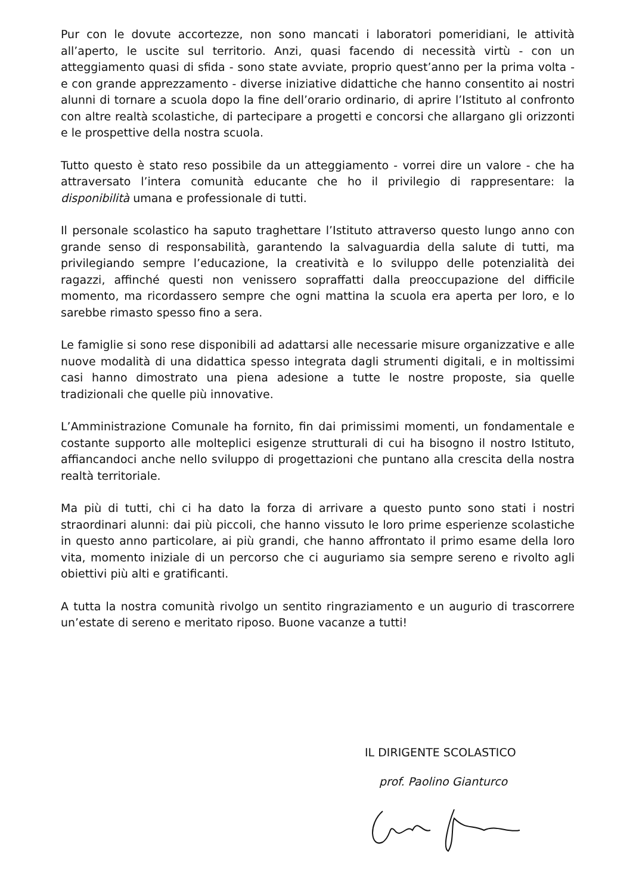Pur con le dovute accortezze, non sono mancati i laboratori pomeridiani, le attività all’aperto, le uscite sul territorio. Anzi, quasi facendo di necessità virtù - con un atteggiamento quasi di sfida - sono state avviate, proprio quest’anno per la prima volta - e con grande apprezzamento - diverse iniziative didattiche che hanno consentito ai nostri alunni di tornare a scuola dopo la fine dell’orario ordinario, di aprire l’Istituto al confronto con altre realtà scolastiche, di partecipare a progetti e concorsi che allargano gli orizzonti e le prospettive della nostra scuola.
Tutto questo è stato reso possibile da un atteggiamento - vorrei dire un valore - che ha attraversato l’intera comunità educante che ho il privilegio di rappresentare: la disponibilità umana e professionale di tutti.
Il personale scolastico ha saputo traghettare l’Istituto attraverso questo lungo anno con grande senso di responsabilità, garantendo la salvaguardia della salute di tutti, ma privilegiando sempre l’educazione, la creatività e lo sviluppo delle potenzialità dei ragazzi, affinché questi non venissero sopraffatti dalla preoccupazione del difficile momento, ma ricordassero sempre che ogni mattina la scuola era aperta per loro, e lo sarebbe rimasto spesso fino a sera.
Le famiglie si sono rese disponibili ad adattarsi alle necessarie misure organizzative e alle nuove modalità di una didattica spesso integrata dagli strumenti digitali, e in moltissimi casi hanno dimostrato una piena adesione a tutte le nostre proposte, sia quelle tradizionali che quelle più innovative.
L’Amministrazione Comunale ha fornito, fin dai primissimi momenti, un fondamentale e costante supporto alle molteplici esigenze strutturali di cui ha bisogno il nostro Istituto, affiancandoci anche nello sviluppo di progettazioni che puntano alla crescita della nostra realtà territoriale.
Ma più di tutti, chi ci ha dato la forza di arrivare a questo punto sono stati i nostri straordinari alunni: dai più piccoli, che hanno vissuto le loro prime esperienze scolastiche in questo anno particolare, ai più grandi, che hanno affrontato il primo esame della loro vita, momento iniziale di un percorso che ci auguriamo sia sempre sereno e rivolto agli obiettivi più alti e gratificanti.
A tutta la nostra comunità rivolgo un sentito ringraziamento e un augurio di trascorrere un’estate di sereno e meritato riposo. Buone vacanze a tutti!
IL DIRIGENTE SCOLASTICO
prof. Paolino Gianturco